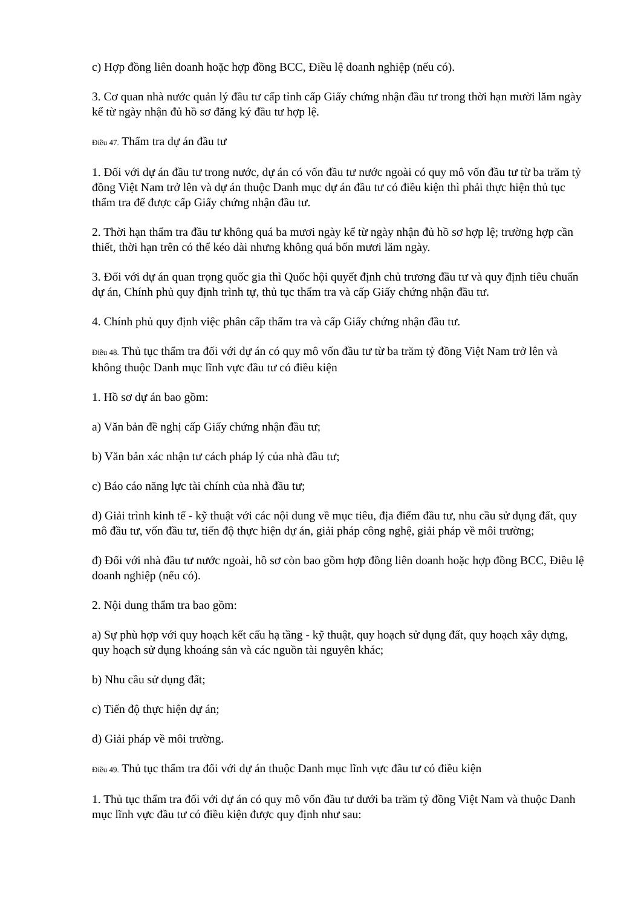c) Hợp đồng liên doanh hoặc hợp đồng BCC, Điều lệ doanh nghiệp (nếu có).
3. Cơ quan nhà nước quản lý đầu tư cấp tỉnh cấp Giấy chứng nhận đầu tư trong thời hạn mười lăm ngày kể từ ngày nhận đủ hồ sơ đăng ký đầu tư hợp lệ.
Điều 47. Thẩm tra dự án đầu tư
1. Đối với dự án đầu tư trong nước, dự án có vốn đầu tư nước ngoài có quy mô vốn đầu tư từ ba trăm tỷ đồng Việt Nam trở lên và dự án thuộc Danh mục dự án đầu tư có điều kiện thì phải thực hiện thủ tục thẩm tra để được cấp Giấy chứng nhận đầu tư.
2. Thời hạn thẩm tra đầu tư không quá ba mươi ngày kể từ ngày nhận đủ hồ sơ hợp lệ; trường hợp cần thiết, thời hạn trên có thể kéo dài nhưng không quá bốn mươi lăm ngày.
3. Đối với dự án quan trọng quốc gia thì Quốc hội quyết định chủ trương đầu tư và quy định tiêu chuẩn dự án, Chính phủ quy định trình tự, thủ tục thẩm tra và cấp Giấy chứng nhận đầu tư.
4. Chính phủ quy định việc phân cấp thẩm tra và cấp Giấy chứng nhận đầu tư.
Điều 48. Thủ tục thẩm tra đối với dự án có quy mô vốn đầu tư từ ba trăm tỷ đồng Việt Nam trở lên và không thuộc Danh mục lĩnh vực đầu tư có điều kiện
1. Hồ sơ dự án bao gồm:
a) Văn bản đề nghị cấp Giấy chứng nhận đầu tư;
b) Văn bản xác nhận tư cách pháp lý của nhà đầu tư;
c) Báo cáo năng lực tài chính của nhà đầu tư;
d) Giải trình kinh tế - kỹ thuật với các nội dung về mục tiêu, địa điểm đầu tư, nhu cầu sử dụng đất, quy mô đầu tư, vốn đầu tư, tiến độ thực hiện dự án, giải pháp công nghệ, giải pháp về môi trường;
đ) Đối với nhà đầu tư nước ngoài, hồ sơ còn bao gồm hợp đồng liên doanh hoặc hợp đồng BCC, Điều lệ doanh nghiệp (nếu có).
2. Nội dung thẩm tra bao gồm:
a) Sự phù hợp với quy hoạch kết cấu hạ tầng - kỹ thuật, quy hoạch sử dụng đất, quy hoạch xây dựng, quy hoạch sử dụng khoáng sản và các nguồn tài nguyên khác;
b) Nhu cầu sử dụng đất;
c) Tiến độ thực hiện dự án;
d) Giải pháp về môi trường.
Điều 49. Thủ tục thẩm tra đối với dự án thuộc Danh mục lĩnh vực đầu tư có điều kiện
1. Thủ tục thẩm tra đối với dự án có quy mô vốn đầu tư dưới ba trăm tỷ đồng Việt Nam và thuộc Danh mục lĩnh vực đầu tư có điều kiện được quy định như sau: